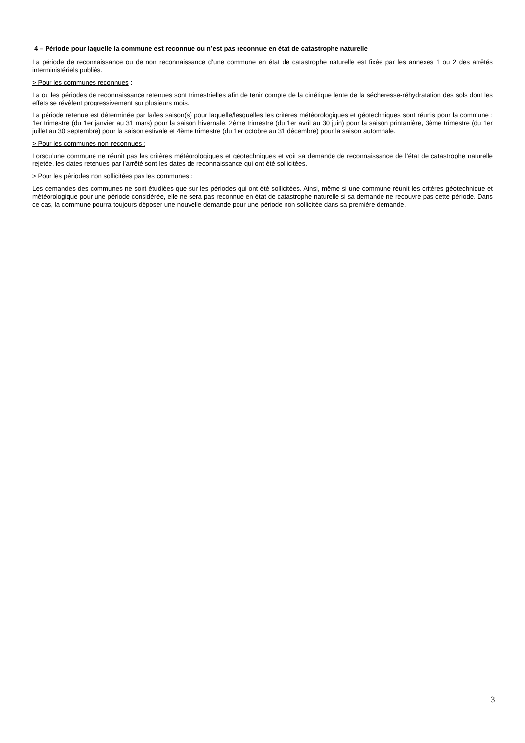4 – Période pour laquelle la commune est reconnue ou n’est pas reconnue en état de catastrophe naturelle
La période de reconnaissance ou de non reconnaissance d’une commune en état de catastrophe naturelle est fixée par les annexes 1 ou 2 des arrêtés interministériels publiés.
> Pour les communes reconnues :
La ou les périodes de reconnaissance retenues sont trimestrielles afin de tenir compte de la cinétique lente de la sécheresse-réhydratation des sols dont les effets se révèlent progressivement sur plusieurs mois.
La période retenue est déterminée par la/les saison(s) pour laquelle/lesquelles les critères météorologiques et géotechniques sont réunis pour la commune : 1er trimestre (du 1er janvier au 31 mars) pour la saison hivernale, 2ème trimestre (du 1er avril au 30 juin) pour la saison printanière, 3ème trimestre (du 1er juillet au 30 septembre) pour la saison estivale et 4ème trimestre (du 1er octobre au 31 décembre) pour la saison automnale.
> Pour les communes non-reconnues :
Lorsqu’une commune ne réunit pas les critères météorologiques et géotechniques et voit sa demande de reconnaissance de l’état de catastrophe naturelle rejetée, les dates retenues par l’arrêté sont les dates de reconnaissance qui ont été sollicitées.
> Pour les périodes non sollicitées pas les communes :
Les demandes des communes ne sont étudiées que sur les périodes qui ont été sollicitées. Ainsi, même si une commune réunit les critères géotechnique et météorologique pour une période considérée, elle ne sera pas reconnue en état de catastrophe naturelle si sa demande ne recouvre pas cette période. Dans ce cas, la commune pourra toujours déposer une nouvelle demande pour une période non sollicitée dans sa première demande.
3